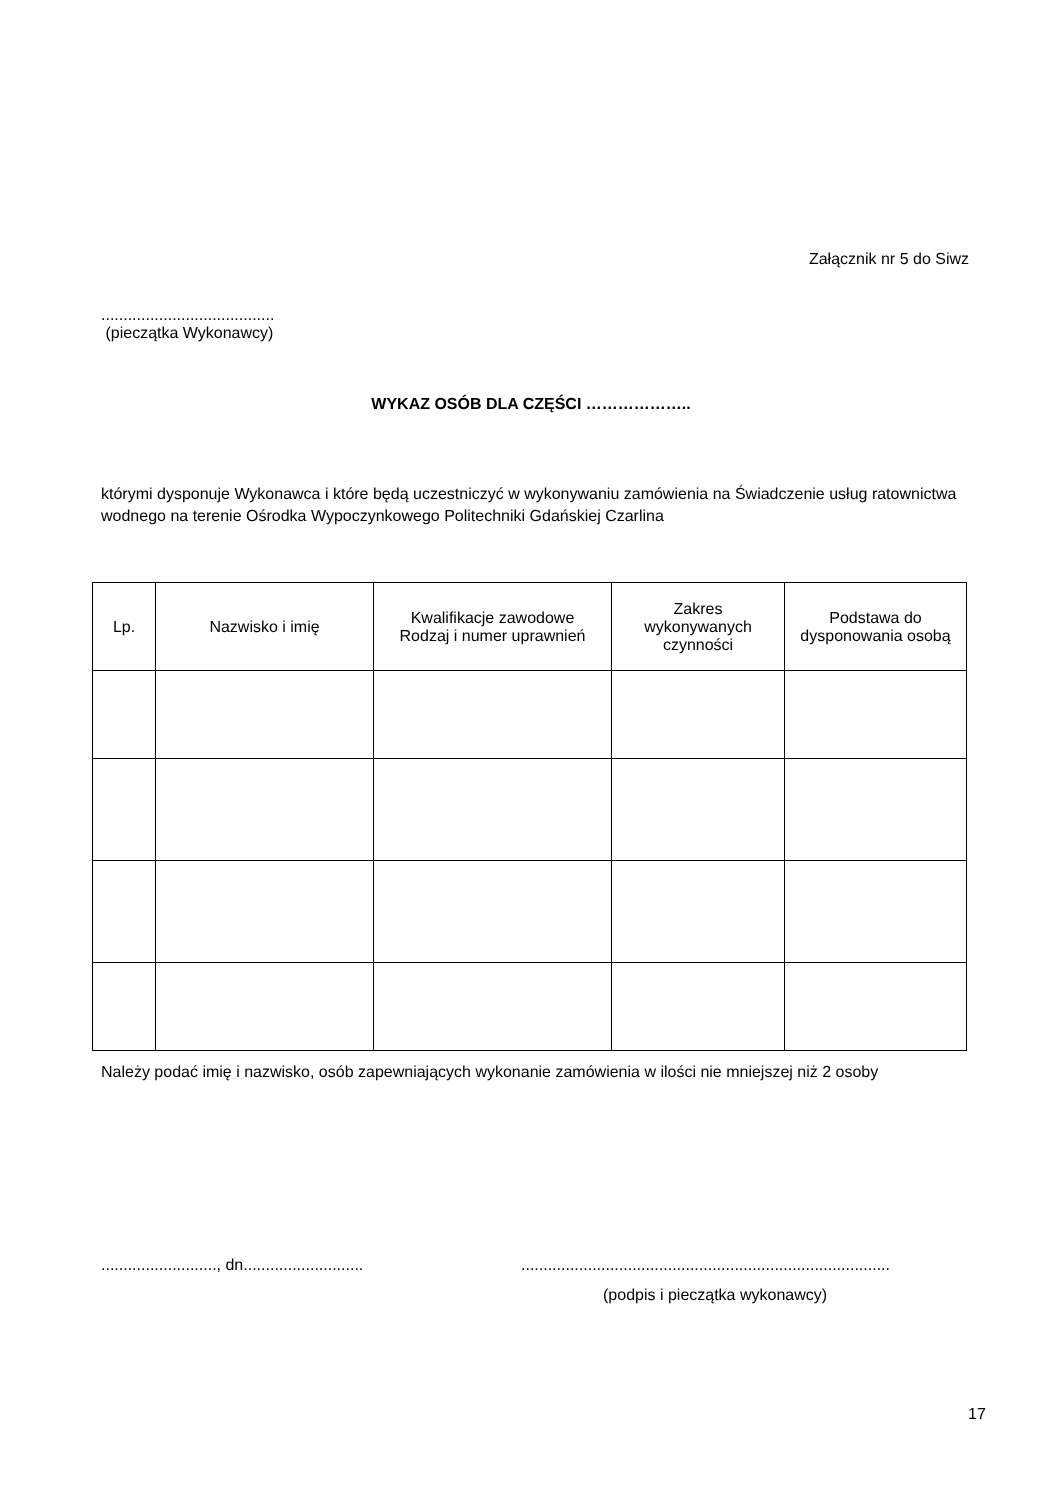Załącznik nr 5 do Siwz
.......................................
(pieczątka Wykonawcy)
WYKAZ OSÓB DLA CZĘŚCI ………………..
którymi dysponuje Wykonawca i które będą uczestniczyć w wykonywaniu zamówienia na Świadczenie usług ratownictwa wodnego na terenie Ośrodka Wypoczynkowego Politechniki Gdańskiej Czarlina
| Lp. | Nazwisko i imię | Kwalifikacje zawodowe Rodzaj i numer uprawnień | Zakres wykonywanych czynności | Podstawa do dysponowania osobą |
| --- | --- | --- | --- | --- |
Należy podać imię i nazwisko, osób zapewniających wykonanie zamówienia w ilości nie mniejszej niż 2 osoby
.........................., dn..............................................................................................................
(podpis i pieczątka wykonawcy)
17